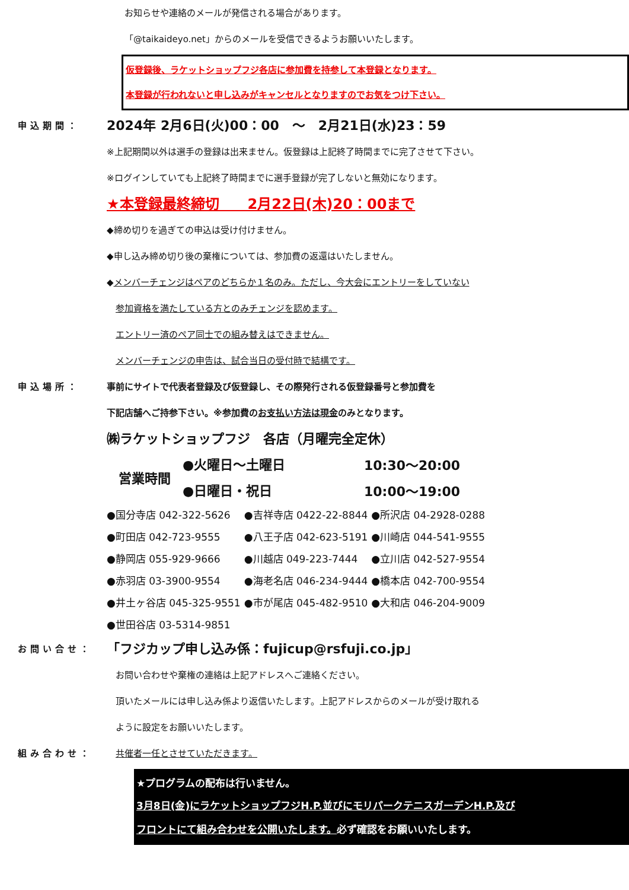お知らせや連絡のメールが発信される場合があります。
「@taikaideyo.net」からのメールを受信できるようお願いいたします。
仮登録後、ラケットショップフジ各店に参加費を持参して本登録となります。
本登録が行われないと申し込みがキャンセルとなりますのでお気をつけ下さい。
申込期間：
2024年 2月6日(火)00：00　～　2月21日(水)23：59
※上記期間以外は選手の登録は出来ません。仮登録は上記終了時間までに完了させて下さい。
※ログインしていても上記終了時間までに選手登録が完了しないと無効になります。
★本登録最終締切　　2月22日(木)20：00まで
◆締め切りを過ぎての申込は受け付けません。
◆申し込み締め切り後の棄権については、参加費の返還はいたしません。
◆メンバーチェンジはペアのどちらか１名のみ。ただし、今大会にエントリーをしていない
　参加資格を満たしている方とのみチェンジを認めます。
　エントリー済のペア同士での組み替えはできません。
　メンバーチェンジの申告は、試合当日の受付時で結構です。
申込場所： 事前にサイトで代表者登録及び仮登録し、その際発行される仮登録番号と参加費を
下記店舗へご持参下さい。※参加費のお支払い方法は現金のみとなります。
㈱ラケットショップフジ　各店（月曜完全定休）
| 営業時間 | ●火曜日～土曜日 | 10:30～20:00 |
| | ●日曜日・祝日 | 10:00～19:00 |
| ●国分寺店 042-322-5626 | ●吉祥寺店 0422-22-8844 | ●所沢店 04-2928-0288 |
| ●町田店 042-723-9555 | ●八王子店 042-623-5191 | ●川崎店 044-541-9555 |
| ●静岡店 055-929-9666 | ●川越店 049-223-7444 | ●立川店 042-527-9554 |
| ●赤羽店 03-3900-9554 | ●海老名店 046-234-9444 | ●橋本店 042-700-9554 |
| ●井土ヶ谷店 045-325-9551 | ●市が尾店 045-482-9510 | ●大和店 046-204-9009 |
| ●世田谷店 03-5314-9851 | | |
お問い合せ：
「フジカップ申し込み係：fujicup@rsfuji.co.jp」
　お問い合わせや棄権の連絡は上記アドレスへご連絡ください。
　頂いたメールには申し込み係より返信いたします。上記アドレスからのメールが受け取れる
　ように設定をお願いいたします。
組み合わせ： 共催者一任とさせていただきます。
★プログラムの配布は行いません。
3月8日(金)にラケットショップフジH.P.並びにモリパークテニスガーデンH.P.及び
フロントにて組み合わせを公開いたします。必ず確認をお願いいたします。